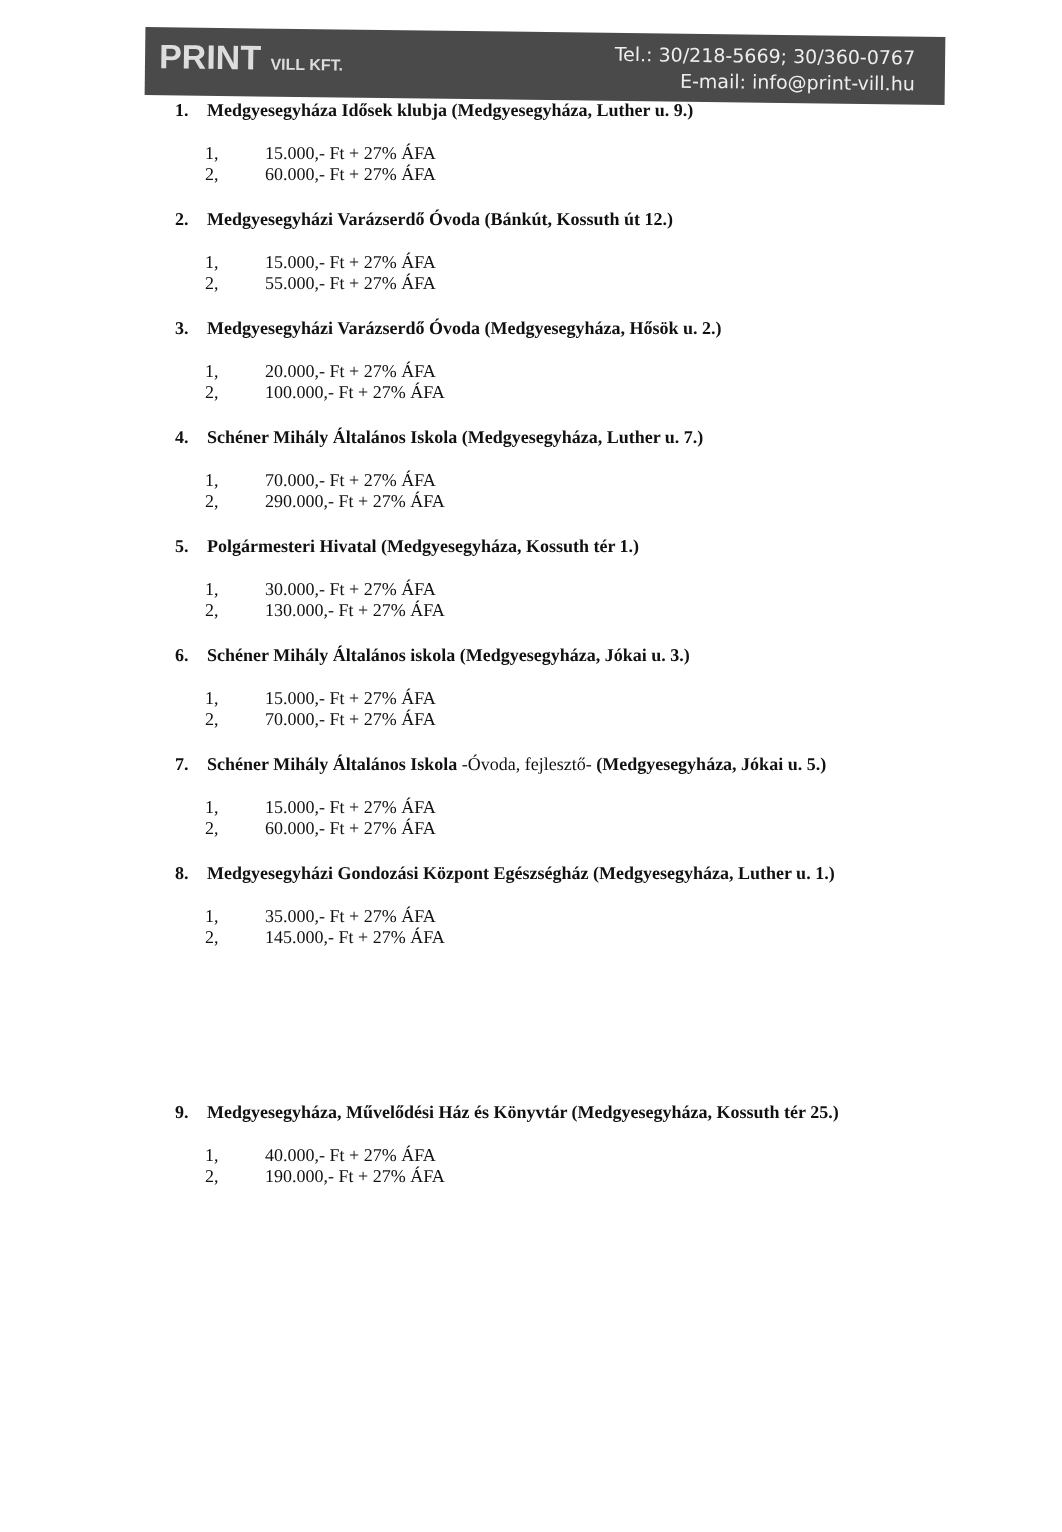PRINT VILL KFT.
Tel.: 30/218-5669; 30/360-0767
E-mail: info@print-vill.hu
1. Medgyesegyháza Idősek klubja (Medgyesegyháza, Luther u. 9.)
1, 15.000,- Ft + 27% ÁFA
2, 60.000,- Ft + 27% ÁFA
2. Medgyesegyházi Varázserdő Óvoda (Bánkút, Kossuth út 12.)
1, 15.000,- Ft + 27% ÁFA
2, 55.000,- Ft + 27% ÁFA
3. Medgyesegyházi Varázserdő Óvoda (Medgyesegyháza, Hősök u. 2.)
1, 20.000,- Ft + 27% ÁFA
2, 100.000,- Ft + 27% ÁFA
4. Schéner Mihály Általános Iskola (Medgyesegyháza, Luther u. 7.)
1, 70.000,- Ft + 27% ÁFA
2, 290.000,- Ft + 27% ÁFA
5. Polgármesteri Hivatal (Medgyesegyháza, Kossuth tér 1.)
1, 30.000,- Ft + 27% ÁFA
2, 130.000,- Ft + 27% ÁFA
6. Schéner Mihály Általános iskola (Medgyesegyháza, Jókai u. 3.)
1, 15.000,- Ft + 27% ÁFA
2, 70.000,- Ft + 27% ÁFA
7. Schéner Mihály Általános Iskola -Óvoda, fejlesztő- (Medgyesegyháza, Jókai u. 5.)
1, 15.000,- Ft + 27% ÁFA
2, 60.000,- Ft + 27% ÁFA
8. Medgyesegyházi Gondozási Központ Egészségház (Medgyesegyháza, Luther u. 1.)
1, 35.000,- Ft + 27% ÁFA
2, 145.000,- Ft + 27% ÁFA
9. Medgyesegyháza, Művelődési Ház és Könyvtár (Medgyesegyháza, Kossuth tér 25.)
1, 40.000,- Ft + 27% ÁFA
2, 190.000,- Ft + 27% ÁFA